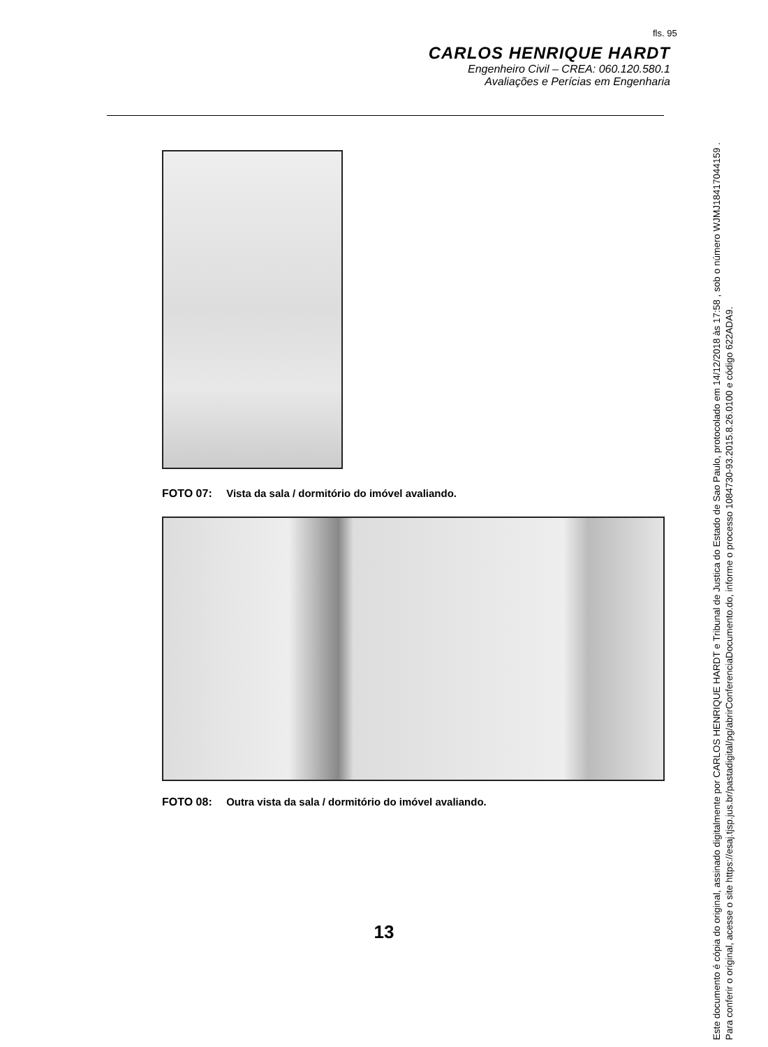fls. 95
CARLOS HENRIQUE HARDT
Engenheiro Civil – CREA: 060.120.580.1
Avaliações e Perícias em Engenharia
FOTO 07: Vista da sala / dormitório do imóvel avaliando.
FOTO 08: Outra vista da sala / dormitório do imóvel avaliando.
13
Este documento é cópia do original, assinado digitalmente por CARLOS HENRIQUE HARDT e Tribunal de Justica do Estado de Sao Paulo, protocolado em 14/12/2018 às 17:58 , sob o número WJMJ18417044159 .
Para conferir o original, acesse o site https://esaj.tjsp.jus.br/pastadigital/pg/abrirConferenciaDocumento.do, informe o processo 1084730-93.2015.8.26.0100 e código 622ADA9.